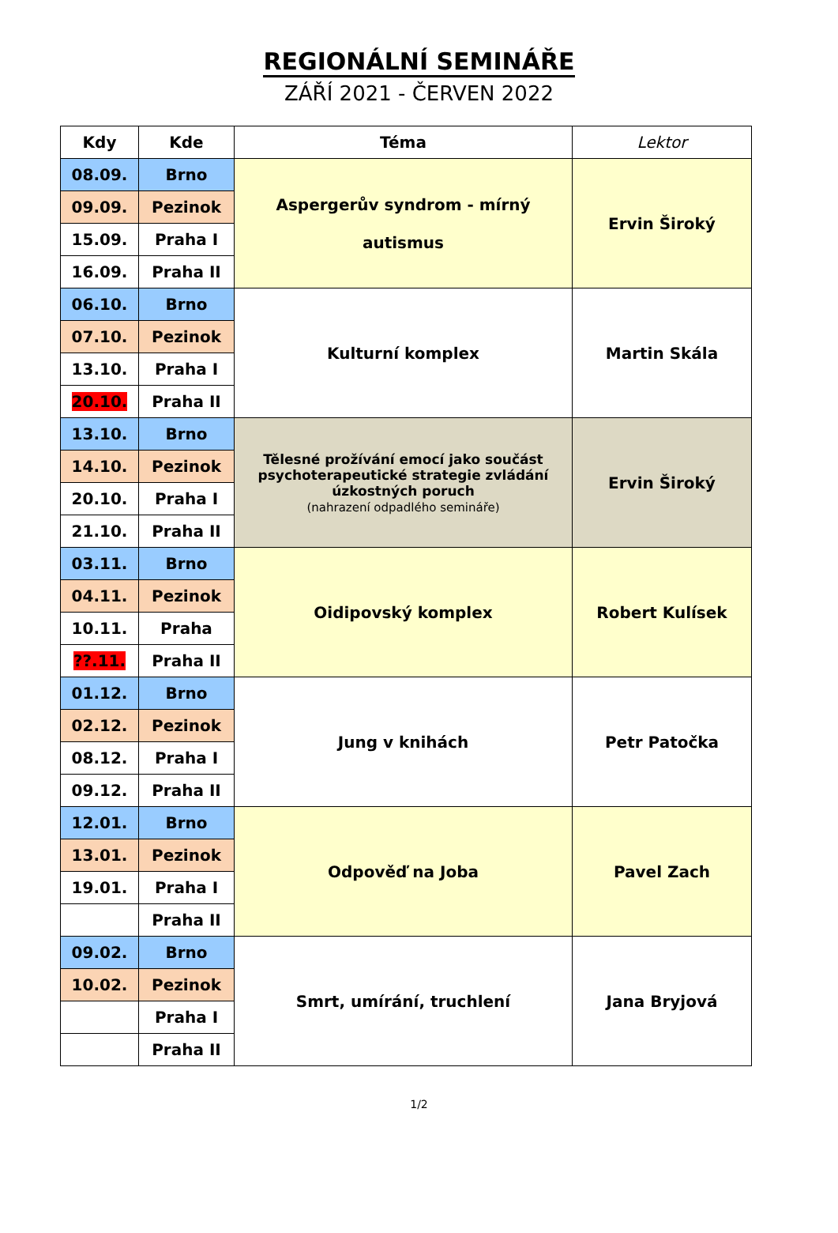REGIONÁLNÍ SEMINÁŘE
ZÁŘÍ 2021 - ČERVEN 2022
| Kdy | Kde | Téma | Lektor |
| --- | --- | --- | --- |
| 08.09. | Brno | Aspergerův syndrom - mírný autismus | Ervin Široký |
| 09.09. | Pezinok | | |
| 15.09. | Praha I | | |
| 16.09. | Praha II | | |
| 06.10. | Brno | Kulturní komplex | Martin Skála |
| 07.10. | Pezinok | | |
| 13.10. | Praha I | | |
| 20.10. | Praha II | | |
| 13.10. | Brno | Tělesné prožívání emocí jako součást psychoterapeutické strategie zvládání úzkostných poruch (nahrazení odpadlého semináře) | Ervin Široký |
| 14.10. | Pezinok | | |
| 20.10. | Praha I | | |
| 21.10. | Praha II | | |
| 03.11. | Brno | Oidipovský komplex | Robert Kulísek |
| 04.11. | Pezinok | | |
| 10.11. | Praha | | |
| ??.11. | Praha II | | |
| 01.12. | Brno | Jung v knihách | Petr Patočka |
| 02.12. | Pezinok | | |
| 08.12. | Praha I | | |
| 09.12. | Praha II | | |
| 12.01. | Brno | Odpověď na Joba | Pavel Zach |
| 13.01. | Pezinok | | |
| 19.01. | Praha I | | |
| | Praha II | | |
| 09.02. | Brno | Smrt, umírání, truchlení | Jana Bryjová |
| 10.02. | Pezinok | | |
| | Praha I | | |
| | Praha II | | |
1/2